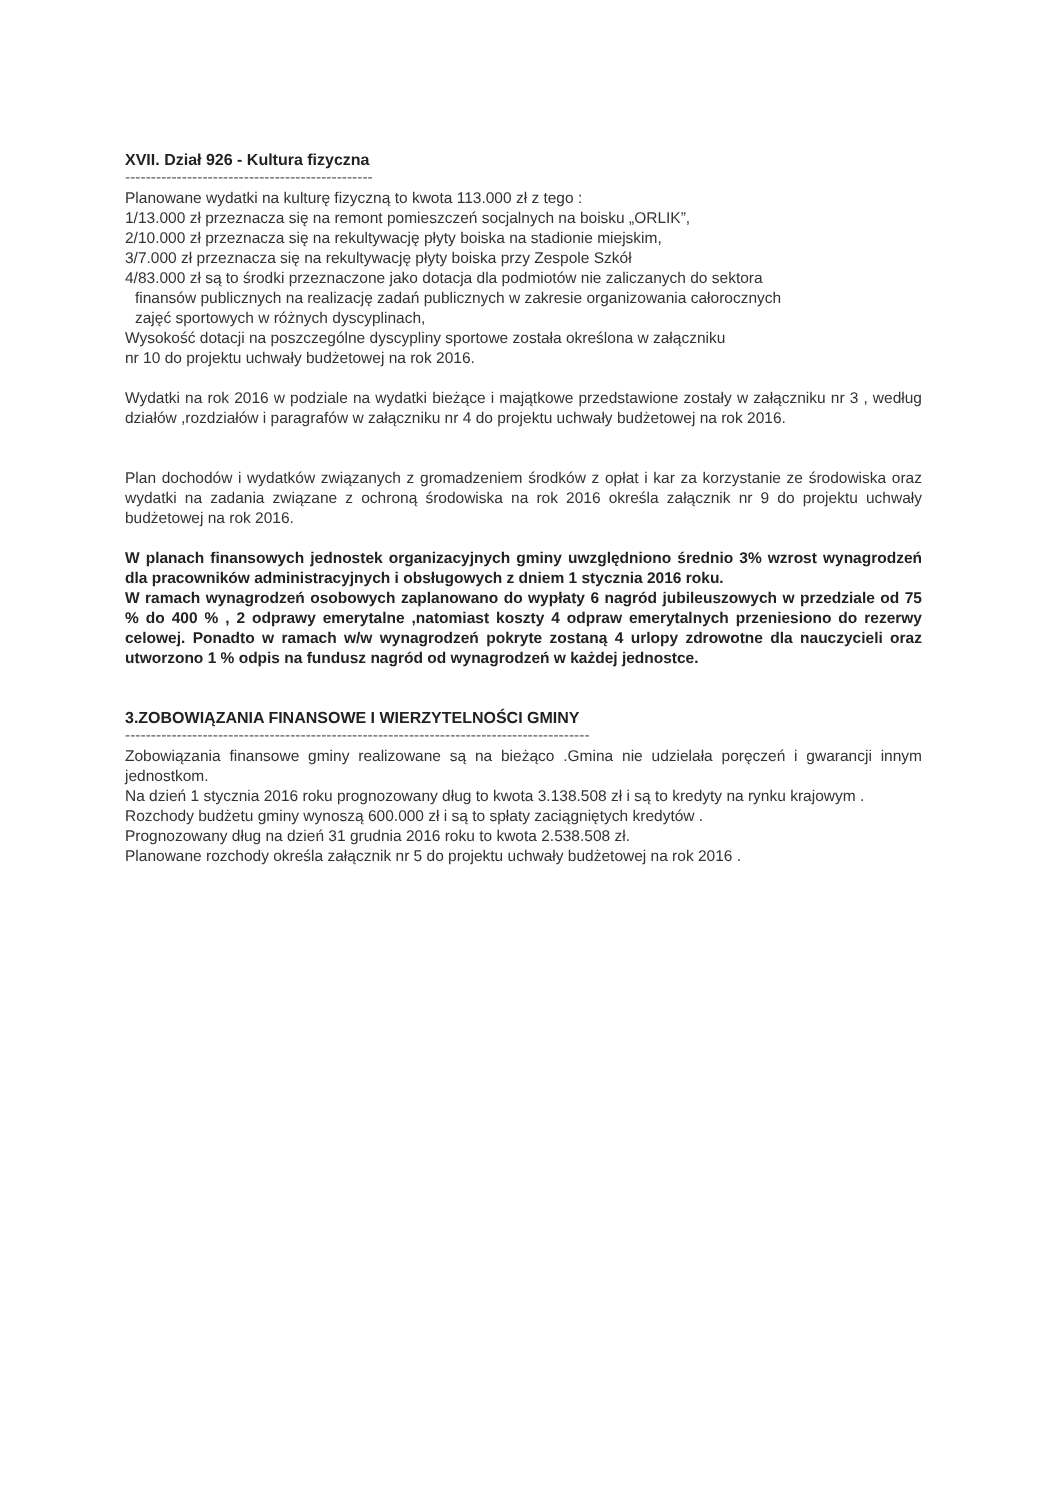XVII. Dział 926 - Kultura fizyczna
------------------------------------------------
Planowane wydatki na kulturę fizyczną to kwota 113.000 zł z tego :
1/13.000 zł przeznacza się na remont pomieszczeń socjalnych na boisku „ORLIK”,
2/10.000 zł przeznacza się na rekultywację płyty boiska na stadionie miejskim,
3/7.000 zł przeznacza się na rekultywację płyty boiska przy Zespole Szkół
4/83.000 zł są to środki przeznaczone jako dotacja dla podmiotów nie zaliczanych do sektora
finansów publicznych na realizację zadań publicznych w zakresie organizowania całorocznych
zajęć sportowych w różnych dyscyplinach,
Wysokość dotacji na poszczególne dyscypliny sportowe została określona w załączniku
nr 10 do projektu uchwały budżetowej na rok 2016.
Wydatki na rok 2016 w podziale na wydatki bieżące i majątkowe przedstawione zostały w załączniku nr 3 , według działów ,rozdziałów i paragrafów w załączniku nr 4 do projektu uchwały budżetowej na rok 2016.
Plan dochodów i wydatków związanych z gromadzeniem środków z opłat i kar za korzystanie ze środowiska oraz wydatki na zadania związane z ochroną środowiska na rok 2016 określa załącznik nr 9 do projektu uchwały budżetowej na rok 2016.
W planach finansowych jednostek organizacyjnych gminy uwzględniono średnio 3% wzrost wynagrodzeń dla pracowników administracyjnych i obsługowych z dniem 1 stycznia 2016 roku.
W ramach wynagrodzeń osobowych zaplanowano do wypłaty 6 nagród jubileuszowych w przedziale od 75 % do 400 % , 2 odprawy emerytalne ,natomiast koszty 4 odpraw emerytalnych przeniesiono do rezerwy celowej. Ponadto w ramach w/w wynagrodzeń pokryte zostaną 4 urlopy zdrowotne dla nauczycieli oraz utworzono 1 % odpis na fundusz nagród od wynagrodzeń w każdej jednostce.
3.ZOBOWIĄZANIA FINANSOWE I WIERZYTELNOŚCI GMINY
------------------------------------------------------------------------------------------
Zobowiązania finansowe gminy realizowane są na bieżąco .Gmina nie udzielała poręczeń i gwarancji innym jednostkom.
Na dzień 1 stycznia 2016 roku prognozowany dług to kwota 3.138.508 zł i są to kredyty na rynku krajowym .
Rozchody budżetu gminy wynoszą 600.000 zł i są to spłaty zaciągniętych kredytów .
Prognozowany dług na dzień 31 grudnia 2016 roku to kwota 2.538.508 zł.
Planowane rozchody określa załącznik nr 5 do projektu uchwały budżetowej na rok 2016 .